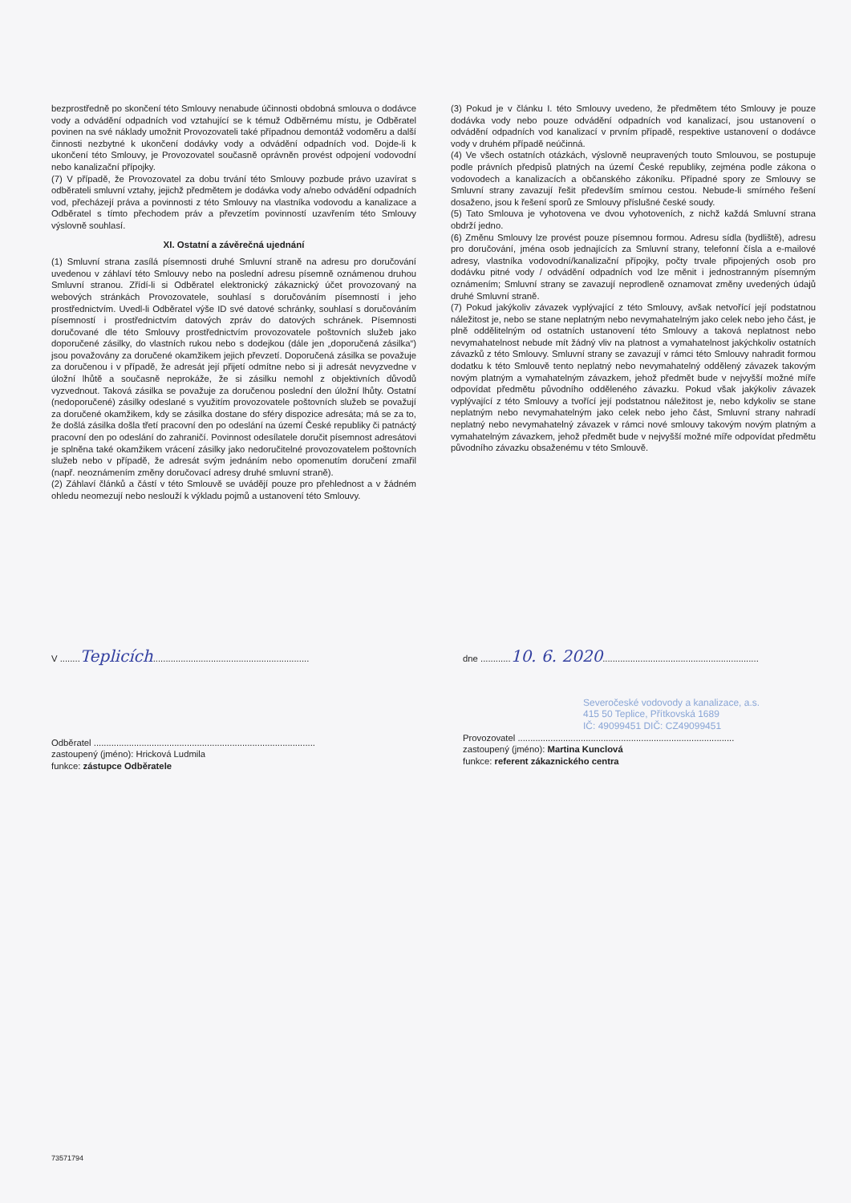bezprostředně po skončení této Smlouvy nenabude účinnosti obdobná smlouva o dodávce vody a odvádění odpadních vod vztahující se k témuž Odběrnému místu, je Odběratel povinen na své náklady umožnit Provozovateli také případnou demontáž vodoměru a další činnosti nezbytné k ukončení dodávky vody a odvádění odpadních vod. Dojde-li k ukončení této Smlouvy, je Provozovatel současně oprávněn provést odpojení vodovodní nebo kanalizační přípojky.
(7) V případě, že Provozovatel za dobu trvání této Smlouvy pozbude právo uzavírat s odběrateli smluvní vztahy, jejichž předmětem je dodávka vody a/nebo odvádění odpadních vod, přecházejí práva a povinnosti z této Smlouvy na vlastníka vodovodu a kanalizace a Odběratel s tímto přechodem práv a převzetím povinností uzavřením této Smlouvy výslovně souhlasí.
XI. Ostatní a závěrečná ujednání
(1) Smluvní strana zasílá písemnosti druhé Smluvní straně na adresu pro doručování uvedenou v záhlaví této Smlouvy nebo na poslední adresu písemně oznámenou druhou Smluvní stranou. Zřídí-li si Odběratel elektronický zákaznický účet provozovaný na webových stránkách Provozovatele, souhlasí s doručováním písemností i jeho prostřednictvím. Uvedl-li Odběratel výše ID své datové schránky, souhlasí s doručováním písemností i prostřednictvím datových zpráv do datových schránek. Písemnosti doručované dle této Smlouvy prostřednictvím provozovatele poštovních služeb jako doporučené zásilky, do vlastních rukou nebo s dodejkou (dále jen „doporučená zásilka“) jsou považovány za doručené okamžikem jejich převzetí. Doporučená zásilka se považuje za doručenou i v případě, že adresát její přijetí odmítne nebo si ji adresát nevyzvedne v úložní lhůtě a současně neprokáže, že si zásilku nemohl z objektivních důvodů vyzvednout. Taková zásilka se považuje za doručenou poslední den úložní lhůty. Ostatní (nedoporučené) zásilky odeslané s využitím provozovatele poštovních služeb se považují za doručené okamžikem, kdy se zásilka dostane do sféry dispozice adresáta; má se za to, že došlá zásilka došla třetí pracovní den po odeslání na území České republiky či patnáctý pracovní den po odeslání do zahraničí. Povinnost odesílatele doručit písemnost adresátovi je splněna také okamžikem vrácení zásilky jako nedoručitelné provozovatelem poštovních služeb nebo v případě, že adresát svým jednáním nebo opomenutím doručení zmařil (např. neoznámením změny doručovací adresy druhé smluvní straně).
(2) Záhlaví článků a částí v této Smlouvě se uvádějí pouze pro přehlednost a v žádném ohledu neomezují nebo neslouží k výkladu pojmů a ustanovení této Smlouvy.
(3) Pokud je v článku I. této Smlouvy uvedeno, že předmětem této Smlouvy je pouze dodávka vody nebo pouze odvádění odpadních vod kanalizací, jsou ustanovení o odvádění odpadních vod kanalizací v prvním případě, respektive ustanovení o dodávce vody v druhém případě neúčinná.
(4) Ve všech ostatních otázkách, výslovně neupravených touto Smlouvou, se postupuje podle právních předpisů platných na území České republiky, zejména podle zákona o vodovodech a kanalizacích a občanského zákoníku. Případné spory ze Smlouvy se Smluvní strany zavazují řešit především smírnou cestou. Nebude-li smírného řešení dosaženo, jsou k řešení sporů ze Smlouvy příslušné české soudy.
(5) Tato Smlouva je vyhotovena ve dvou vyhotoveních, z nichž každá Smluvní strana obdrží jedno.
(6) Změnu Smlouvy lze provést pouze písemnou formou. Adresu sídla (bydliště), adresu pro doručování, jména osob jednajících za Smluvní strany, telefonní čísla a e-mailové adresy, vlastníka vodovodní/kanalizační přípojky, počty trvale připojených osob pro dodávku pitné vody / odvádění odpadních vod lze měnit i jednostranným písemným oznámením; Smluvní strany se zavazují neprodleně oznamovat změny uvedených údajů druhé Smluvní straně.
(7) Pokud jakýkoliv závazek vyplývající z této Smlouvy, avšak netvořící její podstatnou náležitost je, nebo se stane neplatným nebo nevymahatelným jako celek nebo jeho část, je plně oddělitelným od ostatních ustanovení této Smlouvy a taková neplatnost nebo nevymahatelnost nebude mít žádný vliv na platnost a vymahatelnost jakýchkoliv ostatních závazků z této Smlouvy. Smluvní strany se zavazují v rámci této Smlouvy nahradit formou dodatku k této Smlouvě tento neplatný nebo nevymahatelný oddělený závazek takovým novým platným a vymahatelným závazkem, jehož předmět bude v nejvyšší možné míře odpovídat předmětu původního odděleného závazku. Pokud však jakýkoliv závazek vyplývající z této Smlouvy a tvořící její podstatnou náležitost je, nebo kdykoliv se stane neplatným nebo nevymahatelným jako celek nebo jeho část, Smluvní strany nahradí neplatný nebo nevymahatelný závazek v rámci nové smlouvy takovým novým platným a vymahatelným závazkem, jehož předmět bude v nejvyšší možné míře odpovídat předmětu původního závazku obsaženému v této Smlouvě.
V ........Teplicích..............................................................
Odběratel ........................................................................................
zastoupený (jméno): Hricková Ludmila
funkce: zástupce Odběratele
dne ............10. 6. 2020..............................................................
Severočeské vodovody a kanalizace, a.s.
415 50 Teplice, Přítkovská 1689
IČ: 49099451 DIČ: CZ49099451
Provozovatel ......................................................................................
zastoupený (jméno): Martina Kunclová
funkce: referent zákaznického centra
73571794